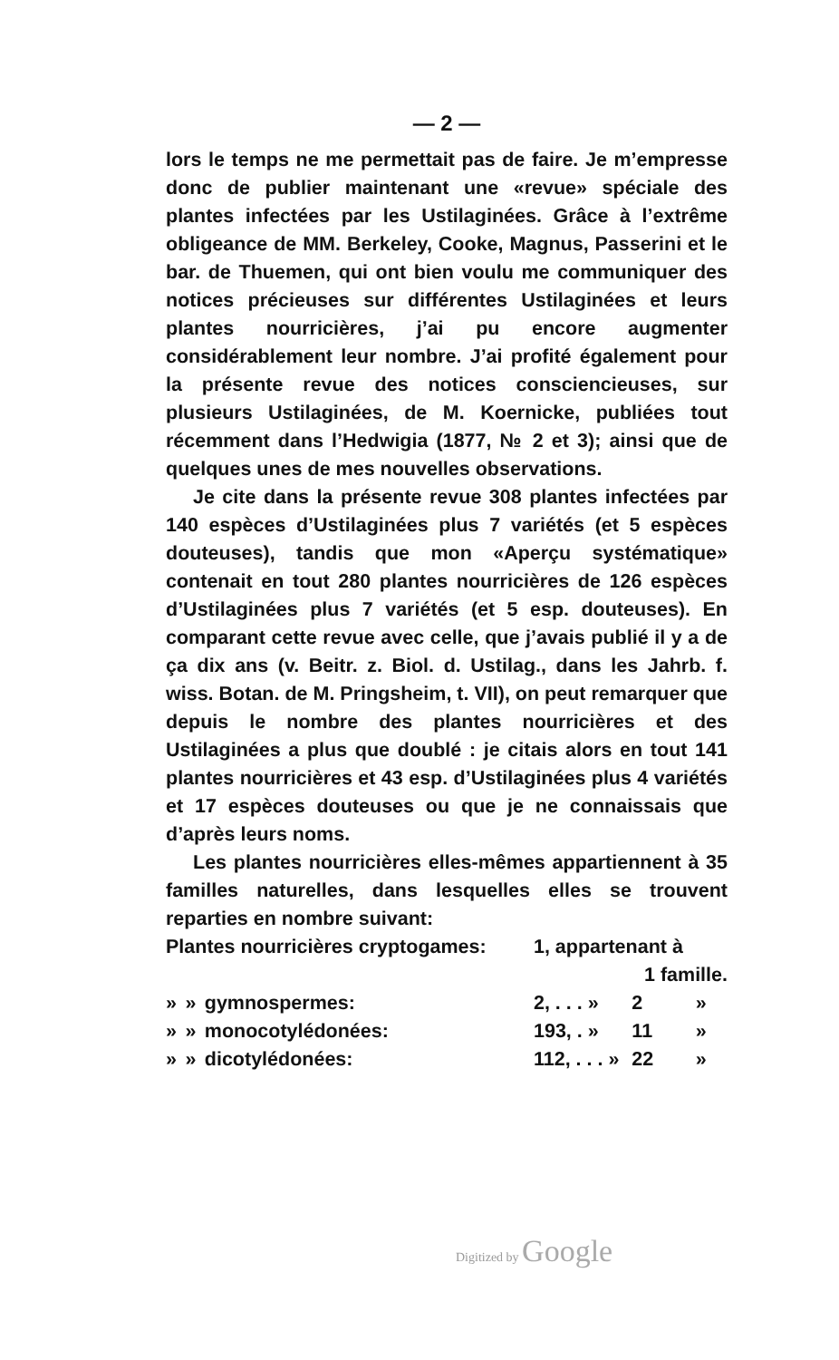— 2 —
lors le temps ne me permettait pas de faire. Je m’empresse donc de publier maintenant une «revue» spéciale des plantes infectées par les Ustilaginées. Grâce à l’extrême obligeance de MM. Berkeley, Cooke, Magnus, Passerini et le bar. de Thuemen, qui ont bien voulu me communiquer des notices précieuses sur différentes Ustilaginées et leurs plantes nourricières, j’ai pu encore augmenter considérablement leur nombre. J’ai profité également pour la présente revue des notices consciencieuses, sur plusieurs Ustilaginées, de M. Koernicke, publiées tout récemment dans l’Hedwigia (1877, № 2 et 3); ainsi que de quelques unes de mes nouvelles observations.
Je cite dans la présente revue 308 plantes infectées par 140 espèces d’Ustilaginées plus 7 variétés (et 5 espèces douteuses), tandis que mon «Aperçu systématique» contenait en tout 280 plantes nourricières de 126 espèces d’Ustilaginées plus 7 variétés (et 5 esp. douteuses). En comparant cette revue avec celle, que j’avais publié il y a de ça dix ans (v. Beitr. z. Biol. d. Ustilag., dans les Jahrb. f. wiss. Botan. de M. Pringsheim, t. VII), on peut remarquer que depuis le nombre des plantes nourricières et des Ustilaginées a plus que doublé : je citais alors en tout 141 plantes nourricières et 43 esp. d’Ustilaginées plus 4 variétés et 17 espèces douteuses ou que je ne connaissais que d’après leurs noms.
Les plantes nourricières elles-mêmes appartiennent à 35 familles naturelles, dans lesquelles elles se trouvent reparties en nombre suivant:
| Plantes nourricières cryptogames: | | | 1, appartenant à | | |
| | | | | 1 famille. | |
| » | » | gymnospermes: | 2, . . . » | 2 | » |
| » | » | monocotylédonées: | 193, . » | 11 | » |
| » | » | dicotylédonées: | 112, . . . » | 22 | » |
Digitized by Google